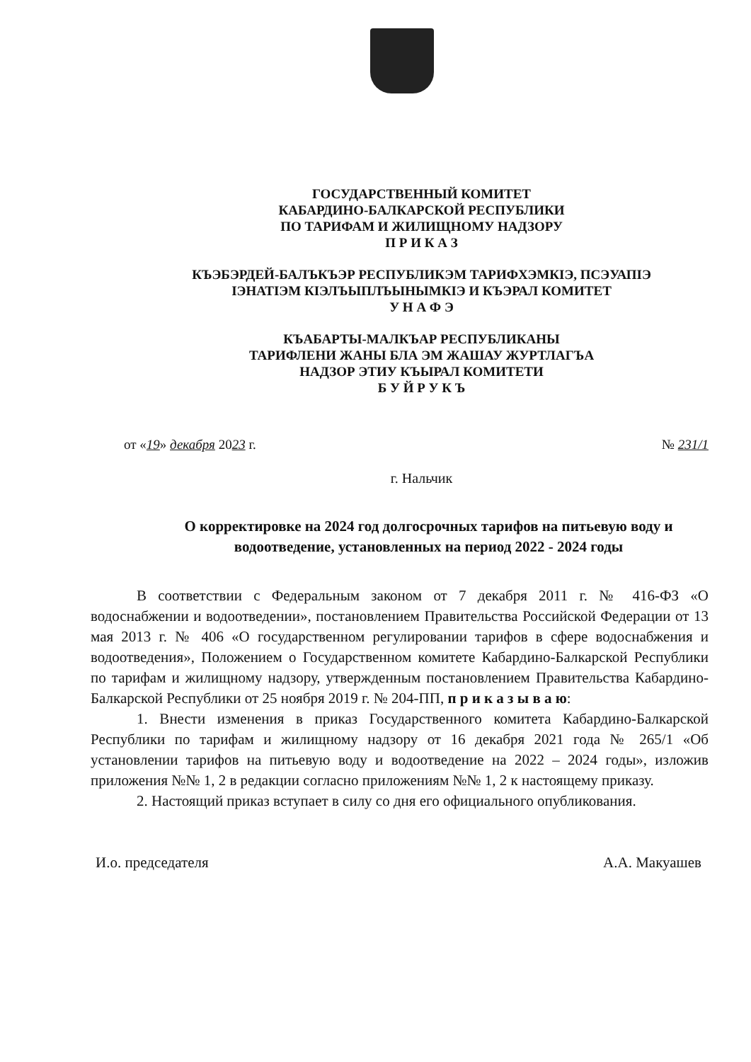ГОСУДАРСТВЕННЫЙ КОМИТЕТ
КАБАРДИНО-БАЛКАРСКОЙ РЕСПУБЛИКИ
ПО ТАРИФАМ И ЖИЛИЩНОМУ НАДЗОРУ
П Р И К А З
КЪЭБЭРДЕЙ-БАЛЪКЪЭР РЕСПУБЛИКЭМ ТАРИФХЭМКIЭ, ПСЭУАПIЭ
IЭНАТIЭМ КIЭЛЪЫПЛЪЫНЫМКIЭ И КЪЭРАЛ КОМИТЕТ
У Н А Ф Э
КЪАБАРТЫ-МАЛКЪАР РЕСПУБЛИКАНЫ
ТАРИФЛЕНИ ЖАНЫ БЛА ЭМ ЖАШАУ ЖУРТЛАГЪА
НАДЗОР ЭТИУ КЪЫРАЛ КОМИТЕТИ
Б У Й Р У К Ъ
от «19» декабря 2023 г. № 231/1
г. Нальчик
О корректировке на 2024 год долгосрочных тарифов на питьевую воду и водоотведение, установленных на период 2022 - 2024 годы
В соответствии с Федеральным законом от 7 декабря 2011 г. № 416-ФЗ «О водоснабжении и водоотведении», постановлением Правительства Российской Федерации от 13 мая 2013 г. № 406 «О государственном регулировании тарифов в сфере водоснабжения и водоотведения», Положением о Государственном комитете Кабардино-Балкарской Республики по тарифам и жилищному надзору, утвержденным постановлением Правительства Кабардино-Балкарской Республики от 25 ноября 2019 г. № 204-ПП, п р и к а з ы в а ю:
1. Внести изменения в приказ Государственного комитета Кабардино-Балкарской Республики по тарифам и жилищному надзору от 16 декабря 2021 года № 265/1 «Об установлении тарифов на питьевую воду и водоотведение на 2022 – 2024 годы», изложив приложения №№ 1, 2 в редакции согласно приложениям №№ 1, 2 к настоящему приказу.
2. Настоящий приказ вступает в силу со дня его официального опубликования.
И.о. председателя А.А. Макуашев